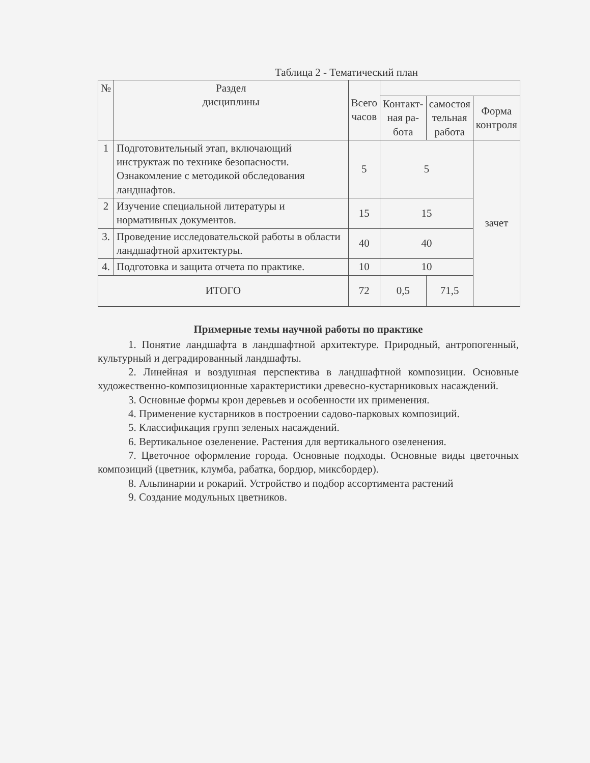Таблица 2 - Тематический план
| № | Раздел дисциплины | Всего часов | | | |
| --- | --- | --- | --- | --- | --- |
| | | | Контакт- ная ра- бота | самостоя тельная работа | Форма контроля |
| 1 | Подготовительный этап, включающий инструктаж по технике безопасности. Ознакомление с методикой обследования ландшафтов. | 5 | 5 | | зачет |
| 2 | Изучение специальной литературы и нормативных документов. | 15 | 15 | | |
| 3. | Проведение исследовательской работы в области ландшафтной архитектуры. | 40 | 40 | | |
| 4. | Подготовка и защита отчета по практике. | 10 | 10 | | |
| ИТОГО | | 72 | 0,5 | 71,5 | |
Примерные темы научной работы по практике
1. Понятие ландшафта в ландшафтной архитектуре. Природный, антропогенный, культурный и деградированный ландшафты.
2. Линейная и воздушная перспектива в ландшафтной композиции. Основные художественно-композиционные характеристики древесно-кустарниковых насаждений.
3. Основные формы крон деревьев и особенности их применения.
4. Применение кустарников в построении садово-парковых композиций.
5. Классификация групп зеленых насаждений.
6. Вертикальное озеленение. Растения для вертикального озеленения.
7. Цветочное оформление города. Основные подходы. Основные виды цветочных композиций (цветник, клумба, рабатка, бордюр, миксбордер).
8. Альпинарии и рокарий. Устройство и подбор ассортимента растений
9. Создание модульных цветников.